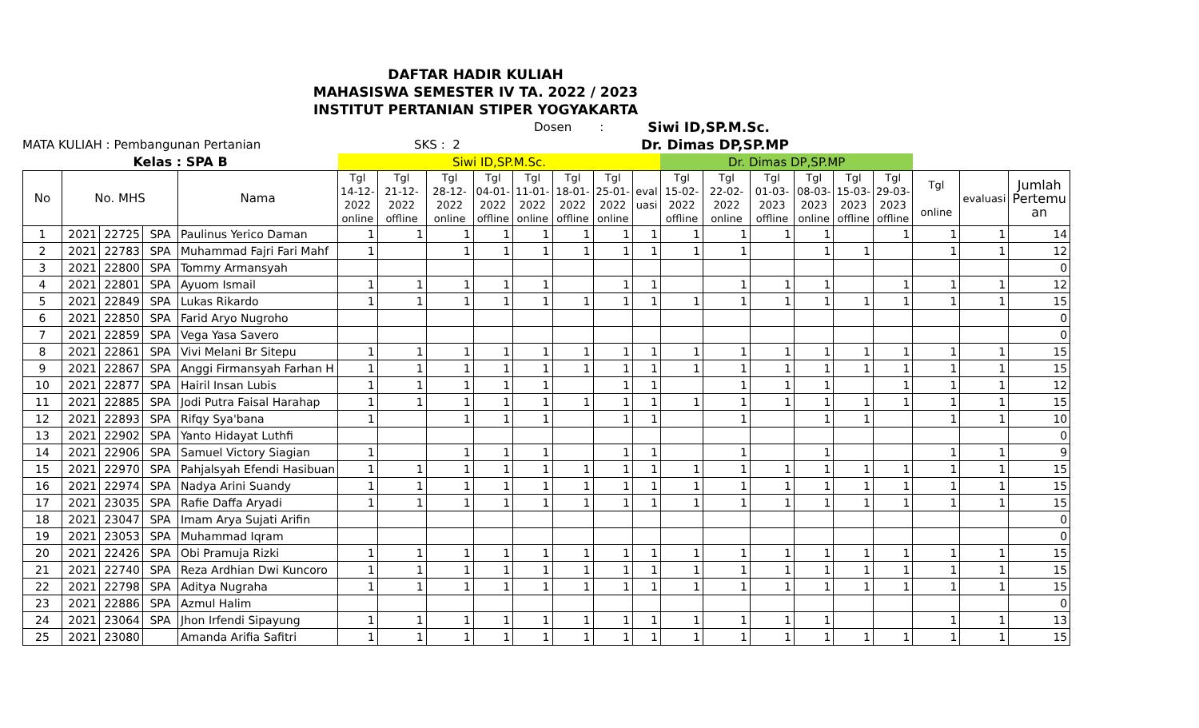DAFTAR HADIR KULIAH
MAHASISWA SEMESTER IV TA. 2022 / 2023
INSTITUT PERTANIAN STIPER YOGYAKARTA
Dosen: Siwi ID,SP.M.Sc.
MATA KULIAH : Pembangunan Pertanian SKS : 2 Dr. Dimas DP,SP.MP
| Kelas : SPA B | | | | | Siwi ID,SP.M.Sc. | | | | | | | | Dr. Dimas DP,SP.MP | | | | | | | | |
| No | No. MHS | | | Nama | Tgl 14-12- 2022 online | Tgl 21-12- 2022 offline | Tgl 28-12- 2022 online | Tgl 04-01- 2022 offline | Tgl 11-01- 2022 online | Tgl 18-01- 2022 offline | Tgl 25-01- 2022 online | eval uasi | Tgl 15-02- 2022 offline | Tgl 22-02- 2022 online | Tgl 01-03- 2023 offline | Tgl 08-03- 2023 online | Tgl 15-03- 2023 offline | Tgl 29-03- 2023 offline | Tgl online | evaluasi | Jumlah Pertemu an |
| 1 | 2021 | 22725 | SPA | Paulinus Yerico Daman | 1 | 1 | 1 | 1 | 1 | 1 | 1 | 1 | 1 | 1 | 1 | 1 | | 1 | 1 | 1 | 14 |
| 2 | 2021 | 22783 | SPA | Muhammad Fajri Fari Mahf | 1 | | 1 | 1 | 1 | 1 | 1 | 1 | 1 | 1 | | 1 | 1 | | 1 | 1 | 12 |
| 3 | 2021 | 22800 | SPA | Tommy Armansyah | | | | | | | | | | | | | | | | | 0 |
| 4 | 2021 | 22801 | SPA | Ayuom Ismail | 1 | 1 | 1 | 1 | 1 | | 1 | 1 | | 1 | 1 | 1 | | 1 | 1 | 1 | 12 |
| 5 | 2021 | 22849 | SPA | Lukas Rikardo | 1 | 1 | 1 | 1 | 1 | 1 | 1 | 1 | 1 | 1 | 1 | 1 | 1 | 1 | 1 | 1 | 15 |
| 6 | 2021 | 22850 | SPA | Farid Aryo Nugroho | | | | | | | | | | | | | | | | | 0 |
| 7 | 2021 | 22859 | SPA | Vega Yasa Savero | | | | | | | | | | | | | | | | | 0 |
| 8 | 2021 | 22861 | SPA | Vivi Melani Br Sitepu | 1 | 1 | 1 | 1 | 1 | 1 | 1 | 1 | 1 | 1 | 1 | 1 | 1 | 1 | 1 | 1 | 15 |
| 9 | 2021 | 22867 | SPA | Anggi Firmansyah Farhan H | 1 | 1 | 1 | 1 | 1 | 1 | 1 | 1 | 1 | 1 | 1 | 1 | 1 | 1 | 1 | 1 | 15 |
| 10 | 2021 | 22877 | SPA | Hairil Insan Lubis | 1 | 1 | 1 | 1 | 1 | | 1 | 1 | | 1 | 1 | 1 | | 1 | 1 | 1 | 12 |
| 11 | 2021 | 22885 | SPA | Jodi Putra Faisal Harahap | 1 | 1 | 1 | 1 | 1 | 1 | 1 | 1 | 1 | 1 | 1 | 1 | 1 | 1 | 1 | 1 | 15 |
| 12 | 2021 | 22893 | SPA | Rifqy Sya'bana | 1 | | 1 | 1 | 1 | | 1 | 1 | | 1 | | 1 | 1 | | 1 | 1 | 10 |
| 13 | 2021 | 22902 | SPA | Yanto Hidayat Luthfi | | | | | | | | | | | | | | | | | 0 |
| 14 | 2021 | 22906 | SPA | Samuel Victory Siagian | 1 | | 1 | 1 | 1 | | 1 | 1 | | 1 | | 1 | | | 1 | 1 | 9 |
| 15 | 2021 | 22970 | SPA | Pahjalsyah Efendi Hasibuan | 1 | 1 | 1 | 1 | 1 | 1 | 1 | 1 | 1 | 1 | 1 | 1 | 1 | 1 | 1 | 1 | 15 |
| 16 | 2021 | 22974 | SPA | Nadya Arini Suandy | 1 | 1 | 1 | 1 | 1 | 1 | 1 | 1 | 1 | 1 | 1 | 1 | 1 | 1 | 1 | 1 | 15 |
| 17 | 2021 | 23035 | SPA | Rafie Daffa Aryadi | 1 | 1 | 1 | 1 | 1 | 1 | 1 | 1 | 1 | 1 | 1 | 1 | 1 | 1 | 1 | 1 | 15 |
| 18 | 2021 | 23047 | SPA | Imam Arya Sujati Arifin | | | | | | | | | | | | | | | | | 0 |
| 19 | 2021 | 23053 | SPA | Muhammad Iqram | | | | | | | | | | | | | | | | | 0 |
| 20 | 2021 | 22426 | SPA | Obi Pramuja Rizki | 1 | 1 | 1 | 1 | 1 | 1 | 1 | 1 | 1 | 1 | 1 | 1 | 1 | 1 | 1 | 1 | 15 |
| 21 | 2021 | 22740 | SPA | Reza Ardhian Dwi Kuncoro | 1 | 1 | 1 | 1 | 1 | 1 | 1 | 1 | 1 | 1 | 1 | 1 | 1 | 1 | 1 | 1 | 15 |
| 22 | 2021 | 22798 | SPA | Aditya Nugraha | 1 | 1 | 1 | 1 | 1 | 1 | 1 | 1 | 1 | 1 | 1 | 1 | 1 | 1 | 1 | 1 | 15 |
| 23 | 2021 | 22886 | SPA | Azmul Halim | | | | | | | | | | | | | | | | | 0 |
| 24 | 2021 | 23064 | SPA | Jhon Irfendi Sipayung | 1 | 1 | 1 | 1 | 1 | 1 | 1 | 1 | 1 | 1 | 1 | 1 | | | 1 | 1 | 13 |
| 25 | 2021 | 23080 | | Amanda Arifia Safitri | 1 | 1 | 1 | 1 | 1 | 1 | 1 | 1 | 1 | 1 | 1 | 1 | 1 | 1 | 1 | 1 | 15 |